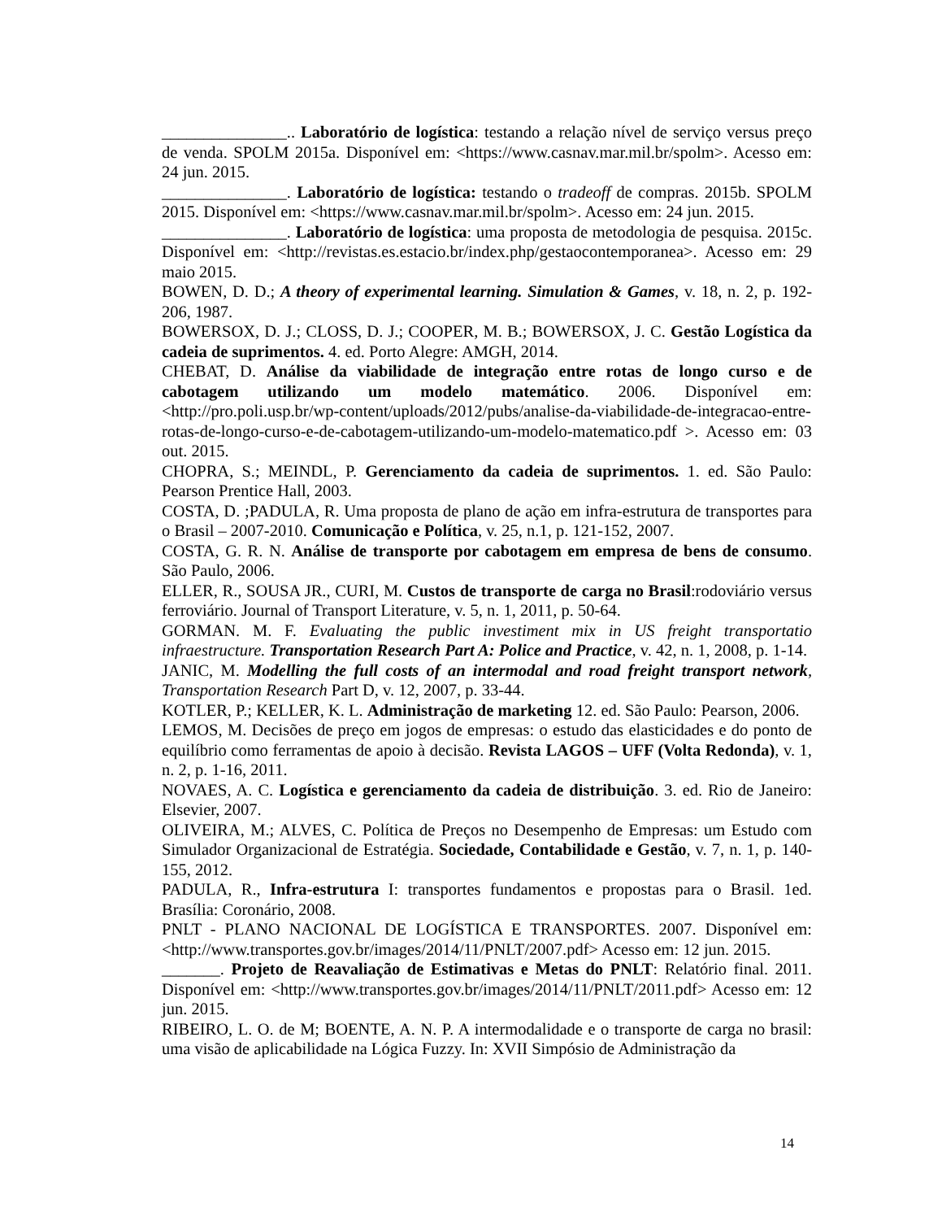_______________.. Laboratório de logística: testando a relação nível de serviço versus preço de venda. SPOLM 2015a. Disponível em: <https://www.casnav.mar.mil.br/spolm>. Acesso em: 24 jun. 2015.
_______________. Laboratório de logística: testando o tradeoff de compras. 2015b. SPOLM 2015. Disponível em: <https://www.casnav.mar.mil.br/spolm>. Acesso em: 24 jun. 2015.
_______________. Laboratório de logística: uma proposta de metodologia de pesquisa. 2015c. Disponível em: <http://revistas.es.estacio.br/index.php/gestaocontemporanea>. Acesso em: 29 maio 2015.
BOWEN, D. D.; A theory of experimental learning. Simulation & Games, v. 18, n. 2, p. 192-206, 1987.
BOWERSOX, D. J.; CLOSS, D. J.; COOPER, M. B.; BOWERSOX, J. C. Gestão Logística da cadeia de suprimentos. 4. ed. Porto Alegre: AMGH, 2014.
CHEBAT, D. Análise da viabilidade de integração entre rotas de longo curso e de cabotagem utilizando um modelo matemático. 2006. Disponível em: <http://pro.poli.usp.br/wp-content/uploads/2012/pubs/analise-da-viabilidade-de-integracao-entre-rotas-de-longo-curso-e-de-cabotagem-utilizando-um-modelo-matematico.pdf >. Acesso em: 03 out. 2015.
CHOPRA, S.; MEINDL, P. Gerenciamento da cadeia de suprimentos. 1. ed. São Paulo: Pearson Prentice Hall, 2003.
COSTA, D. ;PADULA, R. Uma proposta de plano de ação em infra-estrutura de transportes para o Brasil – 2007-2010. Comunicação e Política, v. 25, n.1, p. 121-152, 2007.
COSTA, G. R. N. Análise de transporte por cabotagem em empresa de bens de consumo. São Paulo, 2006.
ELLER, R., SOUSA JR., CURI, M. Custos de transporte de carga no Brasil:rodoviário versus ferroviário. Journal of Transport Literature, v. 5, n. 1, 2011, p. 50-64.
GORMAN. M. F. Evaluating the public investiment mix in US freight transportatio infraestructure. Transportation Research Part A: Police and Practice, v. 42, n. 1, 2008, p. 1-14.
JANIC, M. Modelling the full costs of an intermodal and road freight transport network, Transportation Research Part D, v. 12, 2007, p. 33-44.
KOTLER, P.; KELLER, K. L. Administração de marketing 12. ed. São Paulo: Pearson, 2006.
LEMOS, M. Decisões de preço em jogos de empresas: o estudo das elasticidades e do ponto de equilíbrio como ferramentas de apoio à decisão. Revista LAGOS – UFF (Volta Redonda), v. 1, n. 2, p. 1-16, 2011.
NOVAES, A. C. Logística e gerenciamento da cadeia de distribuição. 3. ed. Rio de Janeiro: Elsevier, 2007.
OLIVEIRA, M.; ALVES, C. Política de Preços no Desempenho de Empresas: um Estudo com Simulador Organizacional de Estratégia. Sociedade, Contabilidade e Gestão, v. 7, n. 1, p. 140-155, 2012.
PADULA, R., Infra-estrutura I: transportes fundamentos e propostas para o Brasil. 1ed. Brasília: Coronário, 2008.
PNLT - PLANO NACIONAL DE LOGÍSTICA E TRANSPORTES. 2007. Disponível em: <http://www.transportes.gov.br/images/2014/11/PNLT/2007.pdf> Acesso em: 12 jun. 2015.
_______. Projeto de Reavaliação de Estimativas e Metas do PNLT: Relatório final. 2011. Disponível em: <http://www.transportes.gov.br/images/2014/11/PNLT/2011.pdf> Acesso em: 12 jun. 2015.
RIBEIRO, L. O. de M; BOENTE, A. N. P. A intermodalidade e o transporte de carga no brasil: uma visão de aplicabilidade na Lógica Fuzzy. In: XVII Simpósio de Administração da
14